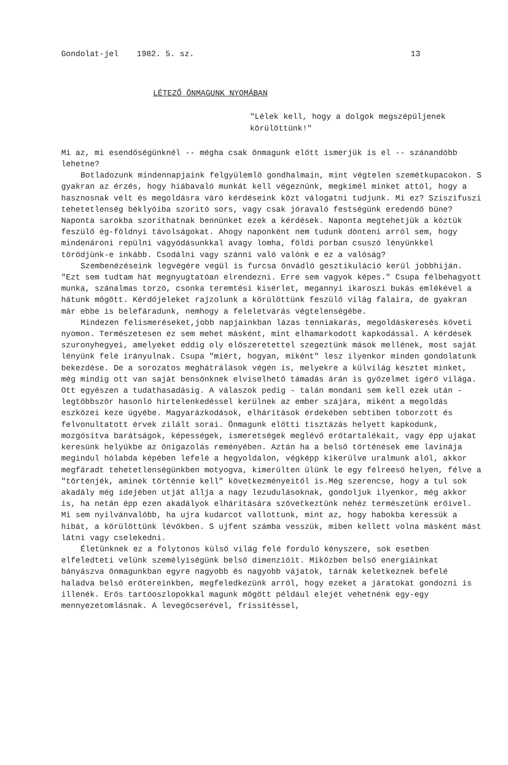Gondolat-jel 1982. 5. sz. 13
LÉTEZŐ ÖNMAGUNK NYOMÁBAN
"Lélek kell, hogy a dolgok megszépüljenek körülöttünk!"
Mi az, mi esendőségünknél -- mégha csak önmagunk előtt ismerjük is el -- szánandóbb lehetne?
Botladozunk mindennapjaink felgyülemlő gondhalmain, mint végtelen szemétkupacokon. S gyakran az érzés, hogy hiábavaló munkát kell végeznünk, megkímél minket attól, hogy a hasznosnak vélt és megoldásra váró kérdéseink közt válogatni tudjunk. Mi ez? Sziszifuszi tehetetlenség béklyóiba szorító sors, vagy csak jóravaló festségünk eredendő büne? Naponta sarokba szoríthatnak bennünket ezek a kérdések. Naponta megtehetjük a köztük feszülő ég-földnyi távolságokat. Ahogy naponként nem tudunk dönteni arról sem, hogy mindenároni repülni vágyódásunkkal avagy lomha, földi porban csuszó lényünkkel törődjünk-e inkább. Csodálni vagy szánni való valónk e ez a valóság?
Szembenézéseink legvégére vegül is furcsa önvádló gesztikuláció kerül jobbhiján. "Ezt sem tudtam hát megnyugtatóan elrendezni. Erre sem vagyok képes." Csupa félbehagyott munka, szánalmas torzó, csonka teremtési kisérlet, megannyi ikaroszi bukás emlékével a hátunk mögött. Kérdőjeleket rajzolunk a körülöttünk feszülő világ falaira, de gyakran már ebbe is belefáradunk, nemhogy a feleletvárás végtelenségébe.
Mindezen felismeréseket,jobb napjainkban lázas tenniakarás, megoldáskeresés követi nyomon. Természetesen ez sem mehet másként, mint elhamarkodott kapkodással. A kérdések szuronyhegyei, amelyeket eddig oly előszeretettel szegeztünk mások mellének, most saját lényünk felé irányulnak. Csupa "miért, hogyan, miként" lesz ilyenkor minden gondolatunk bekezdése. De a sorozatos meghátrálások végén is, melyekre a külvilág késztet minket, még mindig ott van saját bensőnknek elviselhető támadás árán is győzelmet igérő világa. Ott egyészen a tudathasadásig. A válaszok pedig - talán mondani sem kell ezek után - legtöbbször hasonló hirtelenkedéssel kerülnek az ember szájára, miként a megoldás eszközei keze ügyébe. Magyarázkodások, elháritások érdekében sebtiben toborzott és felvonultatott érvek zilált sorai. Önmagunk előtti tisztázás helyett kapkodunk, mozgósítva barátságok, képességek, ismeretségek meglévő erőtartalékait, vagy épp ujakat keresünk helyükbe az önigazolás reményében. Aztán ha a belső történések eme lavinája megindul hólabda képében lefelé a hegyoldalon, végképp kikerülve uralmunk alól, akkor megfáradt tehetetlenségünkben motyogva, kimerülten ülünk le egy félreeső helyen, félve a "történjék, aminek történnie kell" következményeitől is.Még szerencse, hogy a tul sok akadály még idejében utját állja a nagy lezudulásoknak, gondoljuk ilyenkor, még akkor is, ha netán épp ezen akadályok elháritására szövetkeztünk nehéz természetünk erőivel. Mi sem nyilvánvalóbb, ha ujra kudarcot vallottunk, mint az, hogy habokba keressük a hibát, a körülöttünk lévőkben. S ujfent számba vesszük, miben kellett volna másként mást látni vagy cselekedni.
Életünknek ez a folytonos külső világ felé forduló kényszere, sok esetben elfeledteti velünk személyiségünk belső dimenzióit. Miközben belső energiáinkat bányászva önmagunkban egyre nagyobb és nagyobb vájatok, tárnák keletkeznek befelé haladva belső erőtereinkben, megfeledkezünk arról, hogy ezeket a járatokat gondozni is illenék. Erős tartóoszlopokkal magunk mögött például elejét vehetnénk egy-egy mennyezetomlásnak. A levegőcserével, frissitéssel,